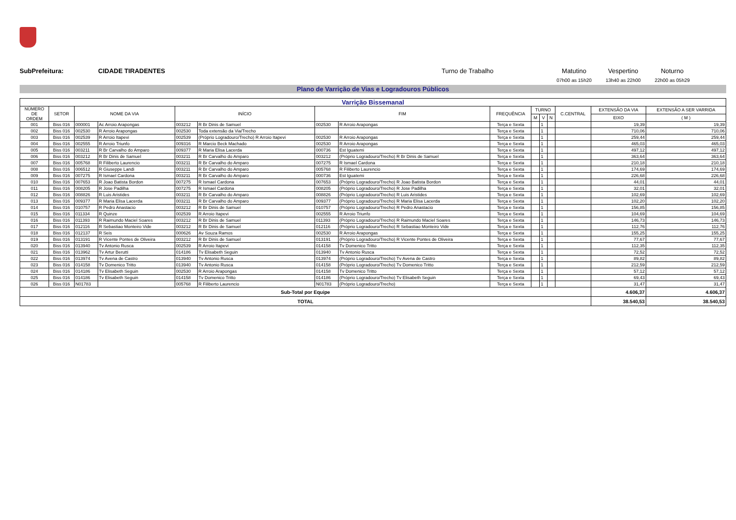SubPrefeitura: CIDADE TIRADENTES Turno de Trabalho Matutino Vespertino Noturno
07h00 as 15h20 13h40 as 22h00 22h00 as 05h29
Plano de Varrição de Vias e Logradouros Públicos
| Varrição Bissemanal | | | | | | | | | | | | | | |
| NÚMERO DE ORDEM | SETOR | NOME DA VIA | | INÍCIO | | FIM | | FREQUÊNCIA | TURNO | | | C.CENTRAL | EXTENSÃO DA VIA | EXTENSÃO A SER VARRIDA |
| | | | | | | | | | M | V | N | | EIXO | ( M ) |
| 001 | Biss 016 | 000001 | Ac Arroio Arapongas | 003212 | R Br Dinis de Samuel | 002530 | R Arroio Arapongas | Terça e Sexta | | 1 | | | 19,39 | 19,39 |
| 002 | Biss 016 | 002530 | R Arroio Arapongas | 002530 | Toda extensão da Via/Trecho | | | Terça e Sexta | | 1 | | | 710,06 | 710,06 |
| 003 | Biss 016 | 002539 | R Arroio Itapevi | 002539 | (Próprio Logradouro/Trecho) R Arroio Itapevi | 002530 | R Arroio Arapongas | Terça e Sexta | | 1 | | | 259,44 | 259,44 |
| 004 | Biss 016 | 002555 | R Arroio Triunfo | 009316 | R Marcio Beck Machado | 002530 | R Arroio Arapongas | Terça e Sexta | | 1 | | | 465,03 | 465,03 |
| 005 | Biss 016 | 003211 | R Br Carvalho do Amparo | 009377 | R Maria Elisa Lacerda | 000736 | Est Iguatemi | Terça e Sexta | | 1 | | | 497,12 | 497,12 |
| 006 | Biss 016 | 003212 | R Br Dinis de Samuel | 003211 | R Br Carvalho do Amparo | 003212 | (Próprio Logradouro/Trecho) R Br Dinis de Samuel | Terça e Sexta | | 1 | | | 363,64 | 363,64 |
| 007 | Biss 016 | 005768 | R Filiberto Laurencio | 003211 | R Br Carvalho do Amparo | 007275 | R Ismael Cardona | Terça e Sexta | | 1 | | | 210,18 | 210,18 |
| 008 | Biss 016 | 006512 | R Giuseppe Landi | 003211 | R Br Carvalho do Amparo | 005768 | R Filiberto Laurencio | Terça e Sexta | | 1 | | | 174,69 | 174,69 |
| 009 | Biss 016 | 007275 | R Ismael Cardona | 003211 | R Br Carvalho do Amparo | 000736 | Est Iguatemi | Terça e Sexta | | 1 | | | 226,68 | 226,68 |
| 010 | Biss 016 | 007653 | R Joao Batista Bordon | 007275 | R Ismael Cardona | 007653 | (Próprio Logradouro/Trecho) R Joao Batista Bordon | Terça e Sexta | | 1 | | | 44,01 | 44,01 |
| 011 | Biss 016 | 008205 | R Jose Padilha | 007275 | R Ismael Cardona | 008205 | (Próprio Logradouro/Trecho) R Jose Padilha | Terça e Sexta | | 1 | | | 32,01 | 32,01 |
| 012 | Biss 016 | 008826 | R Luis Aristides | 003211 | R Br Carvalho do Amparo | 008826 | (Próprio Logradouro/Trecho) R Luis Aristides | Terça e Sexta | | 1 | | | 102,69 | 102,69 |
| 013 | Biss 016 | 009377 | R Maria Elisa Lacerda | 003211 | R Br Carvalho do Amparo | 009377 | (Próprio Logradouro/Trecho) R Maria Elisa Lacerda | Terça e Sexta | | 1 | | | 102,20 | 102,20 |
| 014 | Biss 016 | 010757 | R Pedro Anastacio | 003212 | R Br Dinis de Samuel | 010757 | (Próprio Logradouro/Trecho) R Pedro Anastacio | Terça e Sexta | | 1 | | | 156,85 | 156,85 |
| 015 | Biss 016 | 011334 | R Quinze | 002539 | R Arroio Itapevi | 002555 | R Arroio Triunfo | Terça e Sexta | | 1 | | | 104,69 | 104,69 |
| 016 | Biss 016 | 011393 | R Raimundo Maciel Soares | 003212 | R Br Dinis de Samuel | 011393 | (Próprio Logradouro/Trecho) R Raimundo Maciel Soares | Terça e Sexta | | 1 | | | 146,73 | 146,73 |
| 017 | Biss 016 | 012116 | R Sebastiao Monteiro Vide | 003212 | R Br Dinis de Samuel | 012116 | (Próprio Logradouro/Trecho) R Sebastiao Monteiro Vide | Terça e Sexta | | 1 | | | 112,76 | 112,76 |
| 018 | Biss 016 | 012137 | R Seis | 000626 | Av Souza Ramos | 002530 | R Arroio Arapongas | Terça e Sexta | | 1 | | | 155,25 | 155,25 |
| 019 | Biss 016 | 013191 | R Vicente Pontes de Oliveira | 003212 | R Br Dinis de Samuel | 013191 | (Próprio Logradouro/Trecho) R Vicente Pontes de Oliveira | Terça e Sexta | | 1 | | | 77,67 | 77,67 |
| 020 | Biss 016 | 013940 | Tv Antonio Rusca | 002539 | R Arroio Itapevi | 014158 | Tv Domenico Tritto | Terça e Sexta | | 1 | | | 112,35 | 112,35 |
| 021 | Biss 016 | 013962 | Tv Artur Berutti | 014186 | Tv Elisabeth Seguin | 013940 | Tv Antonio Rusca | Terça e Sexta | | 1 | | | 72,52 | 72,52 |
| 022 | Biss 016 | 013974 | Tv Avena de Castro | 013940 | Tv Antonio Rusca | 013974 | (Próprio Logradouro/Trecho) Tv Avena de Castro | Terça e Sexta | | 1 | | | 89,82 | 89,82 |
| 023 | Biss 016 | 014158 | Tv Domenico Tritto | 013940 | Tv Antonio Rusca | 014158 | (Próprio Logradouro/Trecho) Tv Domenico Tritto | Terça e Sexta | | 1 | | | 212,59 | 212,59 |
| 024 | Biss 016 | 014186 | Tv Elisabeth Seguin | 002530 | R Arroio Arapongas | 014158 | Tv Domenico Tritto | Terça e Sexta | | 1 | | | 57,12 | 57,12 |
| 025 | Biss 016 | 014186 | Tv Elisabeth Seguin | 014158 | Tv Domenico Tritto | 014186 | (Próprio Logradouro/Trecho) Tv Elisabeth Seguin | Terça e Sexta | | 1 | | | 69,43 | 69,43 |
| 026 | Biss 016 | N01783 | | 005768 | R Filiberto Laurencio | N01783 | (Próprio Logradouro/Trecho) | Terça e Sexta | | 1 | | | 31,47 | 31,47 |
| Sub-Total por Equipe | | | | | | | | | | | | | 4.606,37 | 4.606,37 |
| TOTAL | | | | | | | | | | | | | 38.540,53 | 38.540,53 |